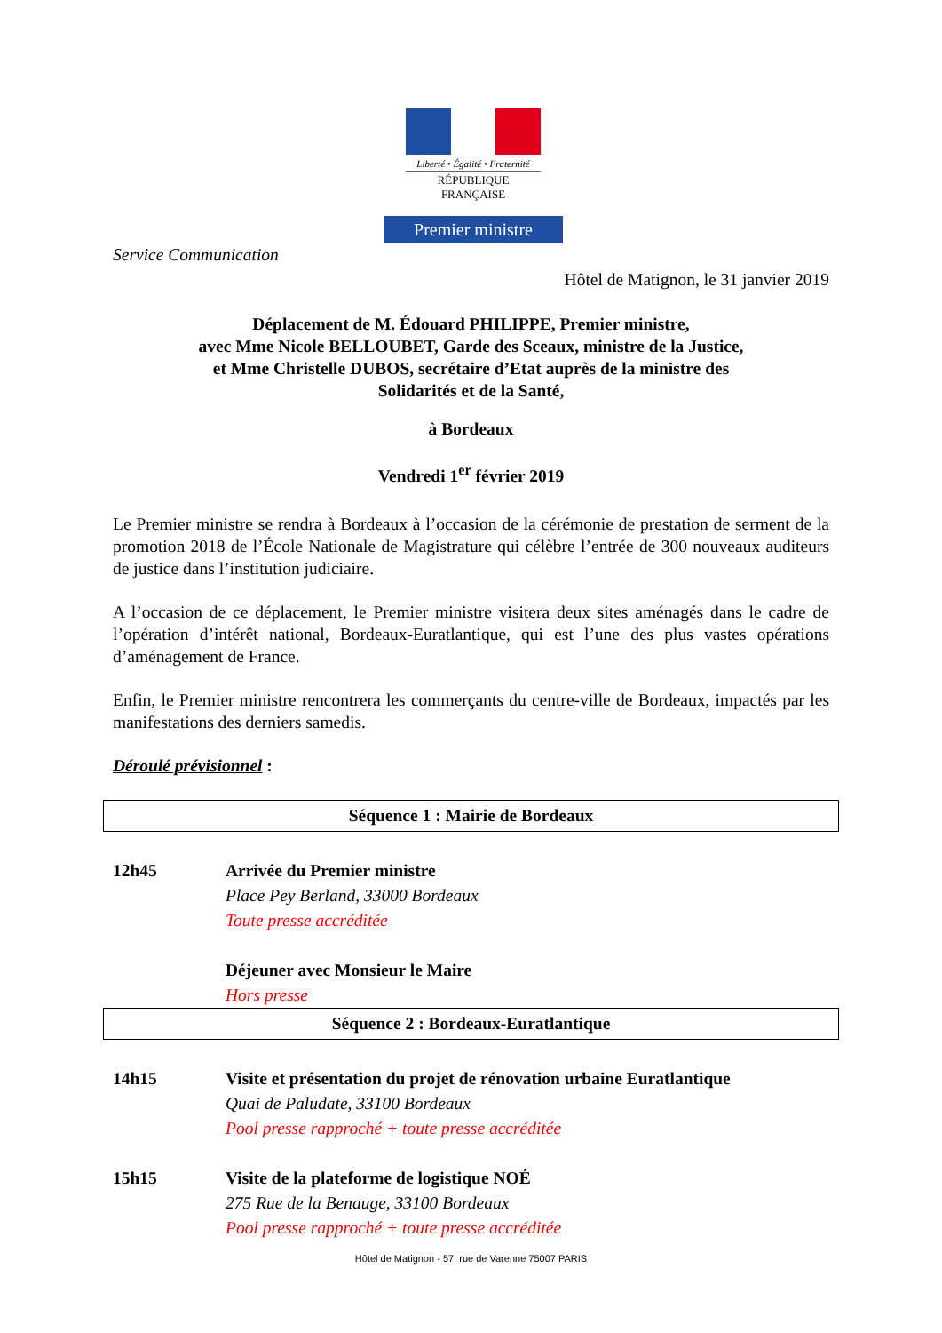Liberté • Égalité • Fraternité
RÉPUBLIQUE FRANÇAISE
Premier ministre
Service Communication
Hôtel de Matignon, le 31 janvier 2019
Déplacement de M. Édouard PHILIPPE, Premier ministre,
avec Mme Nicole BELLOUBET, Garde des Sceaux, ministre de la Justice,
et Mme Christelle DUBOS, secrétaire d’Etat auprès de la ministre des
Solidarités et de la Santé,
à Bordeaux
Vendredi 1<sup>er</sup> février 2019
Le Premier ministre se rendra à Bordeaux à l’occasion de la cérémonie de prestation de serment de la promotion 2018 de l’École Nationale de Magistrature qui célèbre l’entrée de 300 nouveaux auditeurs de justice dans l’institution judiciaire.
A l’occasion de ce déplacement, le Premier ministre visitera deux sites aménagés dans le cadre de l’opération d’intérêt national, Bordeaux-Euratlantique, qui est l’une des plus vastes opérations d’aménagement de France.
Enfin, le Premier ministre rencontrera les commerçants du centre-ville de Bordeaux, impactés par les manifestations des derniers samedis.
Déroulé prévisionnel :
Séquence 1 : Mairie de Bordeaux
12h45 Arrivée du Premier ministre
Place Pey Berland, 33000 Bordeaux
Toute presse accréditée
Déjeuner avec Monsieur le Maire
Hors presse
Séquence 2 : Bordeaux-Euratlantique
14h15 Visite et présentation du projet de rénovation urbaine Euratlantique
Quai de Paludate, 33100 Bordeaux
Pool presse rapproché + toute presse accréditée
15h15 Visite de la plateforme de logistique NOÉ
275 Rue de la Benauge, 33100 Bordeaux
Pool presse rapproché + toute presse accréditée
Hôtel de Matignon - 57, rue de Varenne 75007 PARIS